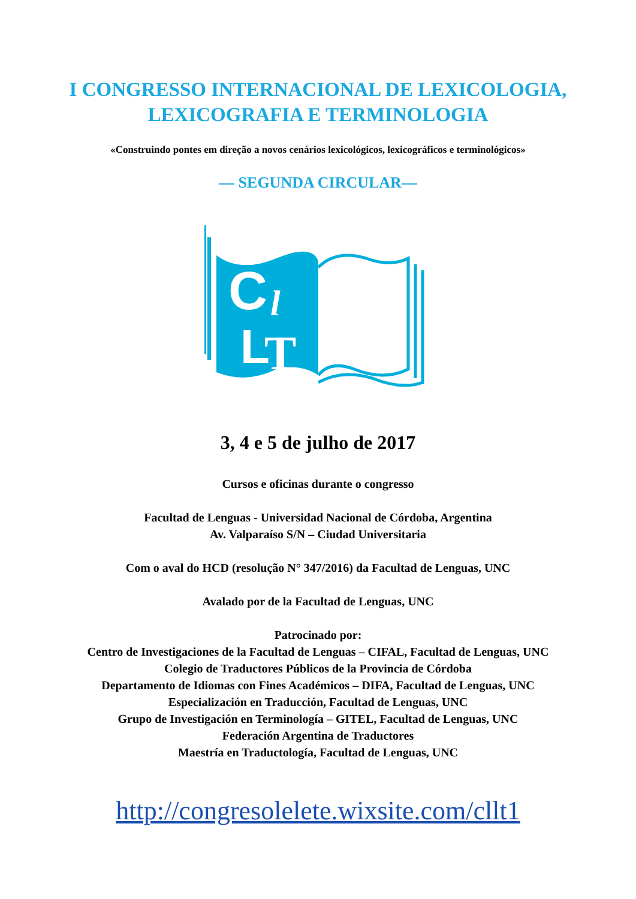I CONGRESSO INTERNACIONAL DE LEXICOLOGIA,
LEXICOGRAFIA E TERMINOLOGIA
«Construindo pontes em direção a novos cenários lexicológicos, lexicográficos e terminológicos»
— SEGUNDA CIRCULAR—
C
l
L
T
3, 4 e 5 de julho de 2017
Cursos e oficinas durante o congresso
Facultad de Lenguas - Universidad Nacional de Córdoba, Argentina
Av. Valparaíso S/N – Ciudad Universitaria
Com o aval do HCD (resolução N° 347/2016) da Facultad de Lenguas, UNC
Avalado por de la Facultad de Lenguas, UNC
Patrocinado por:
Centro de Investigaciones de la Facultad de Lenguas – CIFAL, Facultad de Lenguas, UNC
Colegio de Traductores Públicos de la Provincia de Córdoba
Departamento de Idiomas con Fines Académicos – DIFA, Facultad de Lenguas, UNC
Especialización en Traducción, Facultad de Lenguas, UNC
Grupo de Investigación en Terminología – GITEL, Facultad de Lenguas, UNC
Federación Argentina de Traductores
Maestría en Traductología, Facultad de Lenguas, UNC
http://congresolelete.wixsite.com/cllt1